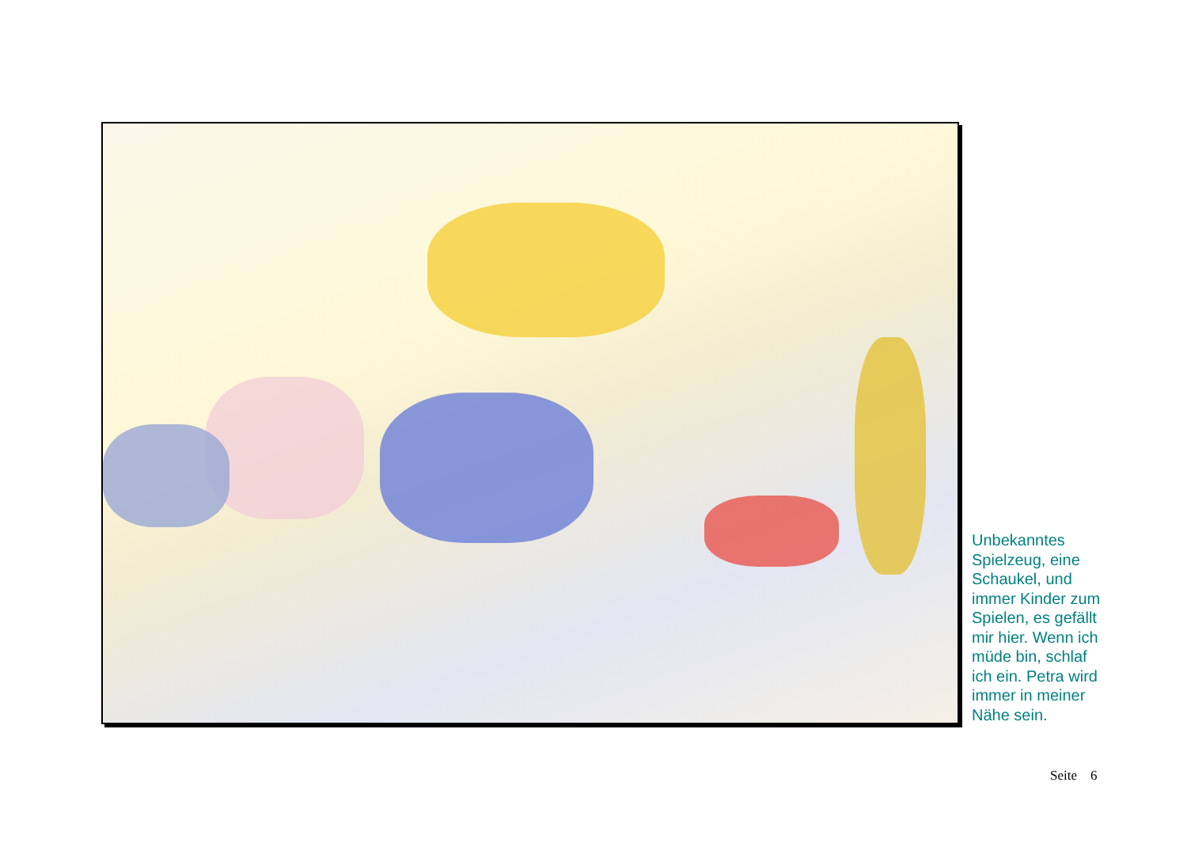Unbekanntes Spielzeug, eine Schaukel, und immer Kinder zum Spielen, es gefällt mir hier. Wenn ich müde bin, schlaf ich ein. Petra wird immer in meiner Nähe sein.
Seite 6